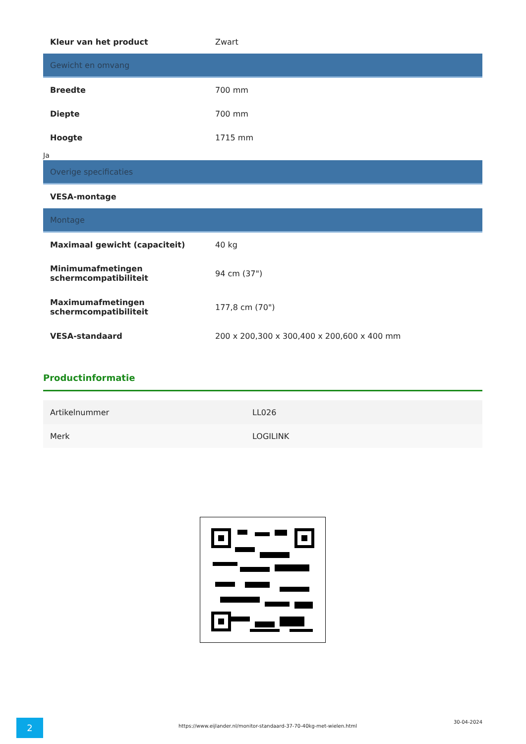| Kleur van het product | Zwart |
| Gewicht en omvang | |
| Breedte | 700 mm |
| Diepte | 700 mm |
| Hoogte | 1715 mm |
Ja
| Overige specificaties | |
| VESA-montage | |
| Montage | |
| Maximaal gewicht (capaciteit) | 40 kg |
| Minimumafmetingen schermcompatibiliteit | 94 cm (37") |
| Maximumafmetingen schermcompatibiliteit | 177,8 cm (70") |
| VESA-standaard | 200 x 200,300 x 300,400 x 200,600 x 400 mm |
Productinformatie
| Artikelnummer | LL026 |
| Merk | LOGILINK |
2
https://www.eijlander.nl/monitor-standaard-37-70-40kg-met-wielen.html
30-04-2024